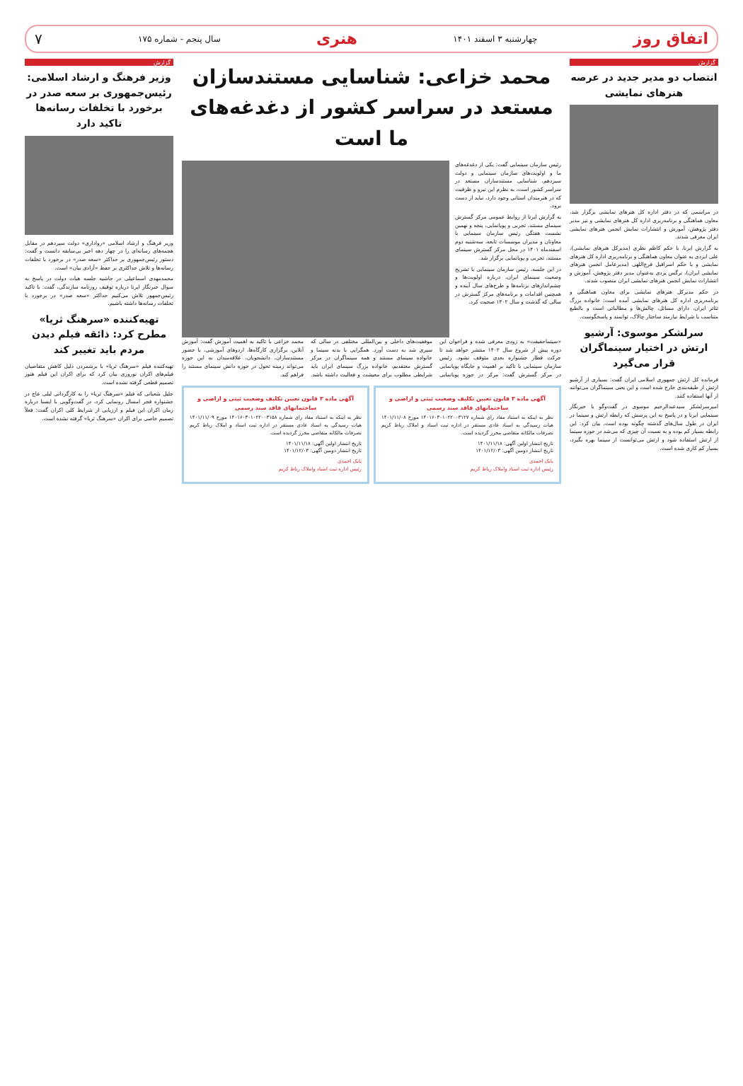اتفاق روز چهارشنبه ۳ اسفند ۱۴۰۱ هنری سال پنجم - شماره ۱۷۵ ۷
گزارش
انتصاب دو مدیر جدید در عرصه هنرهای نمایشی
در مراسمی که در دفتر اداره کل هنرهای نمایشی برگزار شد، معاون هماهنگی و برنامه‌ریزی اداره کل هنرهای نمایشی و نیز مدیر دفتر پژوهش، آموزش و انتشارات نمایش انجمن هنرهای نمایشی ایران معرفی شدند.
به گزارش ایرنا، با حکم کاظم نظری (مدیرکل هنرهای نمایشی)، علی ایزدی به عنوان معاون هماهنگی و برنامه‌ریزی اداره کل هنرهای نمایشی و با حکم اسرافیل فرج‌اللهی (مدیرعامل انجمن هنرهای نمایشی ایران)، نرگس یزدی به‌عنوان مدیر دفتر پژوهش، آموزش و انتشارات نمایش انجمن هنرهای نمایشی ایران منصوب شدند.
در حکم مدیرکل هنرهای نمایشی برای معاون هماهنگی و برنامه‌ریزی اداره کل هنرهای نمایشی آمده است: خانواده بزرگ تئاتر ایران، دارای مسائل، چالش‌ها و مطالباتی است و بالطبع متناسب با شرایط نیازمند ساختار چالاک، توانمند و پاسخگوست.
سرلشکر موسوی: آرشیو ارتش در اختیار سینماگران قرار می‌گیرد
فرمانده کل ارتش جمهوری اسلامی ایران گفت: بسیاری از آرشیو ارتش از طبقه‌بندی خارج شده است و این یعنی سینماگران می‌توانند از آنها استفاده کنند.
امیرسرلشکر سیدعبدالرحیم موسوی در گفت‌وگو با خبرنگار سینمایی ایرنا و در پاسخ به این پرسش که رابطه ارتش و سینما در ایران در طول سال‌های گذشته چگونه بوده است، بیان کرد: این رابطه بسیار کم بوده و به نسبت آن چیزی که می‌شد در حوزه سینما از ارتش استفاده شود و ارتش می‌توانست از سینما بهره بگیرد، بسیار کم کاری شده است.
محمد خزاعی: شناسایی مستندسازان مستعد در سراسر کشور از دغدغه‌های ما است
رئیس سازمان سینمایی گفت: یکی از دغدغه‌های ما و اولویت‌های سازمان سینمایی و دولت سیزدهم، شناسایی مستندسازان مستعد در سراسر کشور است، به نظرم این نیرو و ظرفیت که در هنرمندان استانی وجود دارد، نباید از دست برود.
به گزارش ایرنا از روابط عمومی مرکز گسترش سینمای مستند، تجربی و پویانمایی، پنجه و نهمین نشست هفتگی رئیس سازمان سینمایی با معاونان و مدیران موسسات تابعه، سه‌شنبه دوم اسفندماه ۱۴۰۱ در محل مرکز گسترش سینمای مستند، تجربی و پویانمایی برگزار شد.
در این جلسه، رئیس سازمان سینمایی با تشریح وضعیت سینمای ایران، درباره اولویت‌ها و چشم‌اندازهای برنامه‌ها و طرح‌های سال آینده و همچنین اقدامات و برنامه‌های مرکز گسترش در سالی که گذشت و سال ۱۴۰۲ صحبت کرد.
«سینماحقیقت» به زودی معرفی شده و فراخوان این دوره پیش از شروع سال ۱۴۰۲ منتشر خواهد شد تا حرکت قطار جشنواره بعدی متوقف نشود. رئیس سازمان سینمایی با تاکید بر اهمیت و جایگاه پویانمایی در مرکز گسترش گفت: مرکز در حوزه پویانمایی موفقیت‌های داخلی و بین‌المللی مختلفی در سالی که سپری شد به دست آورد. همگرایی با بدنه سینما و خانواده سینمای مستند و همه سینماگران در مرکز گسترش معتقدیم، خانواده بزرگ سینمای ایران باید شرایطی مطلوب برای معیشت و فعالیت داشته باشد. محمد خزاعی با تاکید به اهمیت آموزش گفت: آموزش آنلاین، برگزاری کارگاه‌ها، اردوهای آموزشی، با حضور مستندسازان، دانشجویان، علاقه‌مندان به این حوزه می‌تواند زمینه تحول در حوزه دانش سینمای مستند را فراهم کند.
آگهی ماده ۳ قانون تعیین تکلیف وضعیت ثبتی و اراضی و ساختمانهای فاقد سند رسمی
نظر به اینکه به استناد مفاد رای شماره ۱۴۰۱۶۰۳۰۱۰۲۲۰۰۳۱۲۷ مورخ ۱۴۰۱/۱۱/۰۸ هیات رسیدگی به اسناد عادی مستقر در اداره ثبت اسناد و املاک رباط کریم تصرفات مالکانه متقاضی محرز گردیده است.
تاریخ انتشار اولین آگهی: ۱۴۰۱/۱۱/۱۸
تاریخ انتشار دومین آگهی: ۱۴۰۱/۱۲/۰۳
بابک احمدی
رئیس اداره ثبت اسناد واملاک رباط کریم
آگهی ماده ۳ قانون تعیین تکلیف وضعیت ثبتی و اراضی و ساختمانهای فاقد سند رسمی
نظر به اینکه به استناد مفاد رای شماره ۱۴۰۱۶۰۳۰۱۰۲۲۰۰۳۱۵۸ مورخ ۱۴۰۱/۱۱/۰۹ هیات رسیدگی به اسناد عادی مستقر در اداره ثبت اسناد و املاک رباط کریم تصرفات مالکانه متقاضی محرز گردیده است.
تاریخ انتشار اولین آگهی: ۱۴۰۱/۱۱/۱۸
تاریخ انتشار دومین آگهی: ۱۴۰۱/۱۲/۰۳
بابک احمدی
رئیس اداره ثبت اسناد واملاک رباط کریم
گزارش
وزیر فرهنگ و ارشاد اسلامی: رئیس‌جمهوری بر سعه صدر در برخورد با تخلفات رسانه‌ها تاکید دارد
وزیر فرهنگ و ارشاد اسلامی «رواداری» دولت سیزدهم در مقابل هجمه‌های رسانه‌ای را در چهار دهه اخیر بی‌سابقه دانست و گفت: دستور رئیس‌جمهوری بر حداکثر «سعه صدر» در برخورد با تخلفات رسانه‌ها و تلاش حداکثری بر حفظ «آزادی بیان» است.
محمدمهدی اسماعیلی در حاشیه جلسه هیات دولت در پاسخ به سوال خبرنگار ایرنا درباره توقیف روزنامه سازندگی، گفت: با تاکید رئیس‌جمهور تلاش می‌کنیم حداکثر «سعه صدر» در برخورد با تخلفات رسانه‌ها داشته باشیم.
تهیه‌کننده «سرهنگ ثریا» مطرح کرد: ذائقه فیلم دیدن مردم باید تغییر کند
تهیه‌کننده فیلم «سرهنگ ثریا» با برشمردن دلیل کاهش متقاضیان فیلم‌های اکران نوروزی بیان کرد که برای اکران این فیلم هنوز تصمیم قطعی گرفته نشده است.
جلیل شعبانی که فیلم «سرهنگ ثریا» را به کارگردانی لیلی عاج در جشنواره فجر امسال رونمایی کرد، در گفت‌وگویی با ایسنا درباره زمان اکران این فیلم و ارزیابی از شرایط کلی اکران گفت: فعلاً تصمیم خاصی برای اکران «سرهنگ ثریا» گرفته نشده است.